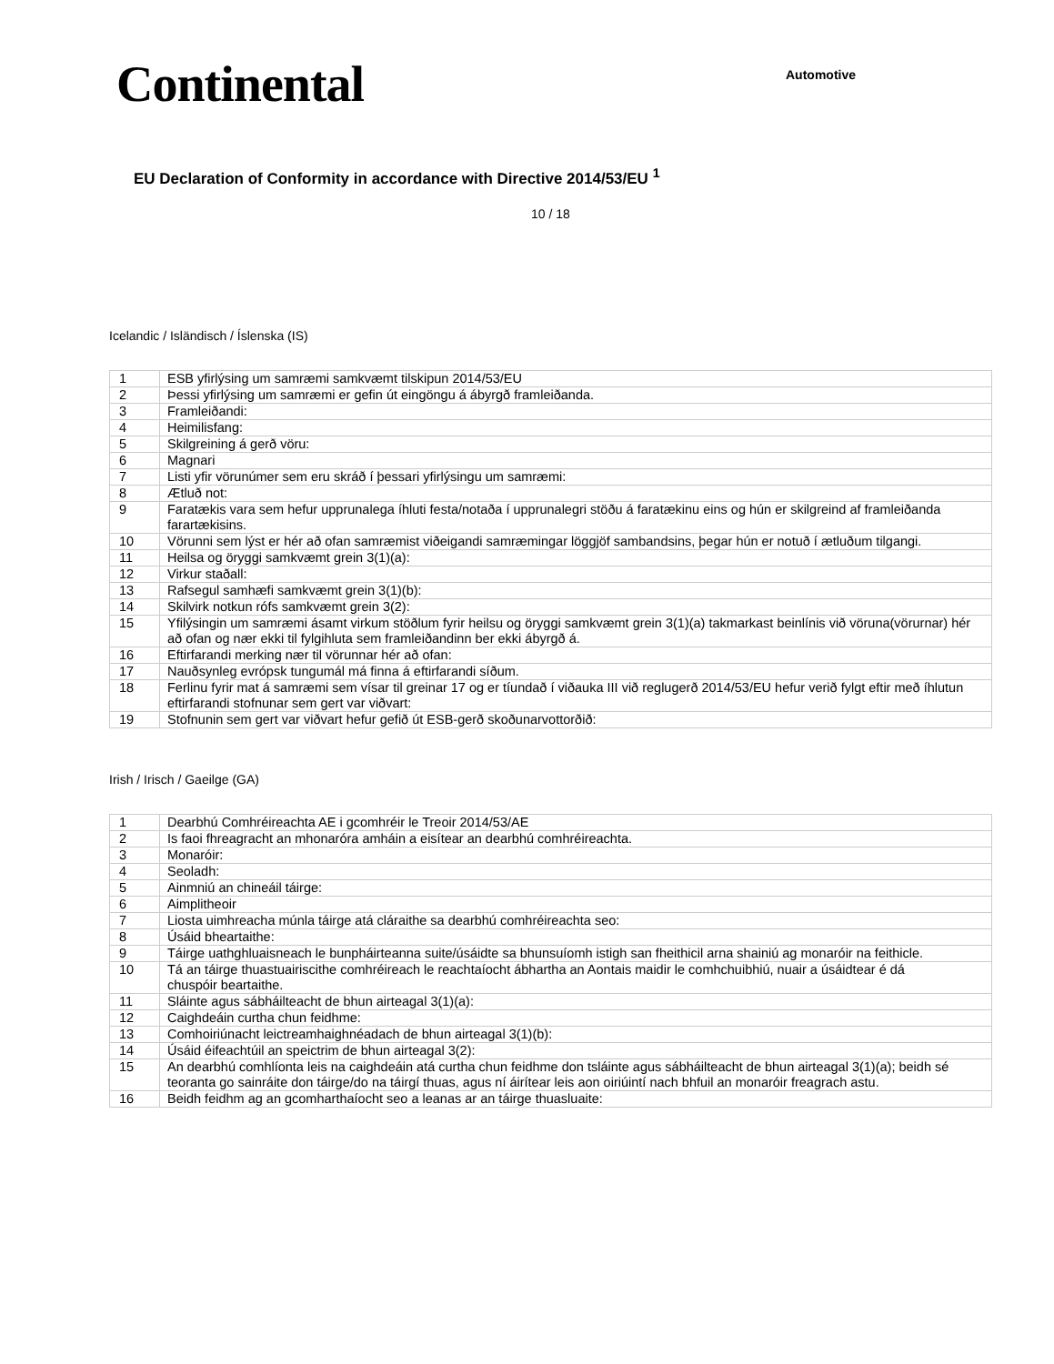Continental
Automotive
EU Declaration of Conformity in accordance with Directive 2014/53/EU <sup>1</sup>
10 / 18
Icelandic / Isländisch / Íslenska (IS)
| 1 | ESB yfirlýsing um samræmi samkvæmt tilskipun 2014/53/EU |
| 2 | Þessi yfirlýsing um samræmi er gefin út eingöngu á ábyrgð framleiðanda. |
| 3 | Framleiðandi: |
| 4 | Heimilisfang: |
| 5 | Skilgreining á gerð vöru: |
| 6 | Magnari |
| 7 | Listi yfir vörunúmer sem eru skráð í þessari yfirlýsingu um samræmi: |
| 8 | Ætluð not: |
| 9 | Faratækis vara sem hefur upprunalega íhluti festa/notaða í upprunalegri stöðu á faratækinu eins og hún er skilgreind af framleiðanda farartækisins. |
| 10 | Vörunni sem lýst er hér að ofan samræmist viðeigandi samræmingar löggjöf sambandsins, þegar hún er notuð í ætluðum tilgangi. |
| 11 | Heilsa og öryggi samkvæmt grein 3(1)(a): |
| 12 | Virkur staðall: |
| 13 | Rafsegul samhæfi samkvæmt grein 3(1)(b): |
| 14 | Skilvirk notkun rófs samkvæmt grein 3(2): |
| 15 | Yfilýsingin um samræmi ásamt virkum stöðlum fyrir heilsu og öryggi samkvæmt grein 3(1)(a) takmarkast beinlínis við vöruna(vörurnar) hér að ofan og nær ekki til fylgihluta sem framleiðandinn ber ekki ábyrgð á. |
| 16 | Eftirfarandi merking nær til vörunnar hér að ofan: |
| 17 | Nauðsynleg evrópsk tungumál má finna á eftirfarandi síðum. |
| 18 | Ferlinu fyrir mat á samræmi sem vísar til greinar 17 og er tíundað í viðauka III við reglugerð 2014/53/EU hefur verið fylgt eftir með íhlutun eftirfarandi stofnunar sem gert var viðvart: |
| 19 | Stofnunin sem gert var viðvart hefur gefið út ESB-gerð skoðunarvottorðið: |
Irish / Irisch / Gaeilge (GA)
| 1 | Dearbhú Comhréireachta AE i gcomhréir le Treoir 2014/53/AE |
| 2 | Is faoi fhreagracht an mhonaróra amháin a eisítear an dearbhú comhréireachta. |
| 3 | Monaróir: |
| 4 | Seoladh: |
| 5 | Ainmniú an chineáil táirge: |
| 6 | Aimplitheoir |
| 7 | Liosta uimhreacha múnla táirge atá cláraithe sa dearbhú comhréireachta seo: |
| 8 | Úsáid bheartaithe: |
| 9 | Táirge uathghluaisneach le bunpháirteanna suite/úsáidte sa bhunsuíomh istigh san fheithicil arna shainiú ag monaróir na feithicle. |
| 10 | Tá an táirge thuastuairiscithe comhréireach le reachtaíocht ábhartha an Aontais maidir le comhchuibhiú, nuair a úsáidtear é dá chuspóir beartaithe. |
| 11 | Sláinte agus sábháilteacht de bhun airteagal 3(1)(a): |
| 12 | Caighdeáin curtha chun feidhme: |
| 13 | Comhoiriúnacht leictreamhaighnéadach de bhun airteagal 3(1)(b): |
| 14 | Úsáid éifeachtúil an speictrim de bhun airteagal 3(2): |
| 15 | An dearbhú comhlíonta leis na caighdeáin atá curtha chun feidhme don tsláinte agus sábháilteacht de bhun airteagal 3(1)(a); beidh sé teoranta go sainráite don táirge/do na táirgí thuas, agus ní áirítear leis aon oiriúintí nach bhfuil an monaróir freagrach astu. |
| 16 | Beidh feidhm ag an gcomharthaíocht seo a leanas ar an táirge thuasluaite: |